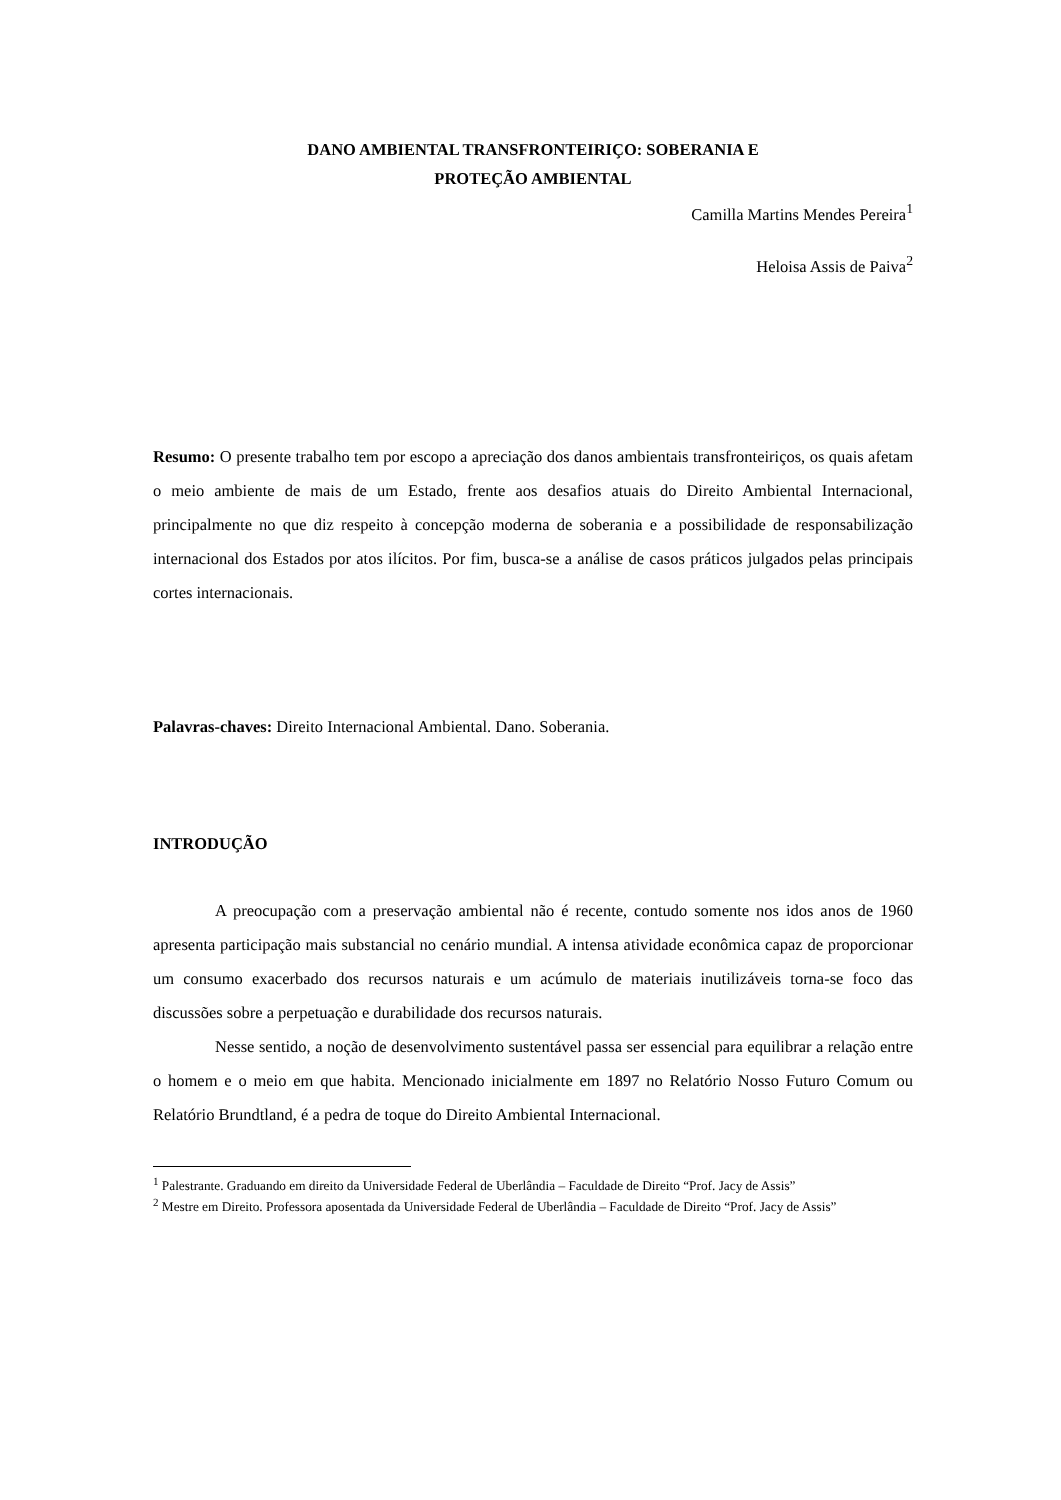DANO AMBIENTAL TRANSFRONTEIRIÇO: SOBERANIA E
PROTEÇÃO AMBIENTAL
Camilla Martins Mendes Pereira<sup>1</sup>
Heloisa Assis de Paiva<sup>2</sup>
Resumo: O presente trabalho tem por escopo a apreciação dos danos ambientais transfronteiriços, os quais afetam o meio ambiente de mais de um Estado, frente aos desafios atuais do Direito Ambiental Internacional, principalmente no que diz respeito à concepção moderna de soberania e a possibilidade de responsabilização internacional dos Estados por atos ilícitos. Por fim, busca-se a análise de casos práticos julgados pelas principais cortes internacionais.
Palavras-chaves: Direito Internacional Ambiental. Dano. Soberania.
INTRODUÇÃO
A preocupação com a preservação ambiental não é recente, contudo somente nos idos anos de 1960 apresenta participação mais substancial no cenário mundial. A intensa atividade econômica capaz de proporcionar um consumo exacerbado dos recursos naturais e um acúmulo de materiais inutilizáveis torna-se foco das discussões sobre a perpetuação e durabilidade dos recursos naturais.
Nesse sentido, a noção de desenvolvimento sustentável passa ser essencial para equilibrar a relação entre o homem e o meio em que habita. Mencionado inicialmente em 1897 no Relatório Nosso Futuro Comum ou Relatório Brundtland, é a pedra de toque do Direito Ambiental Internacional.
<sup>1</sup> Palestrante. Graduando em direito da Universidade Federal de Uberlândia – Faculdade de Direito “Prof. Jacy de Assis”
<sup>2</sup> Mestre em Direito. Professora aposentada da Universidade Federal de Uberlândia – Faculdade de Direito “Prof. Jacy de Assis”